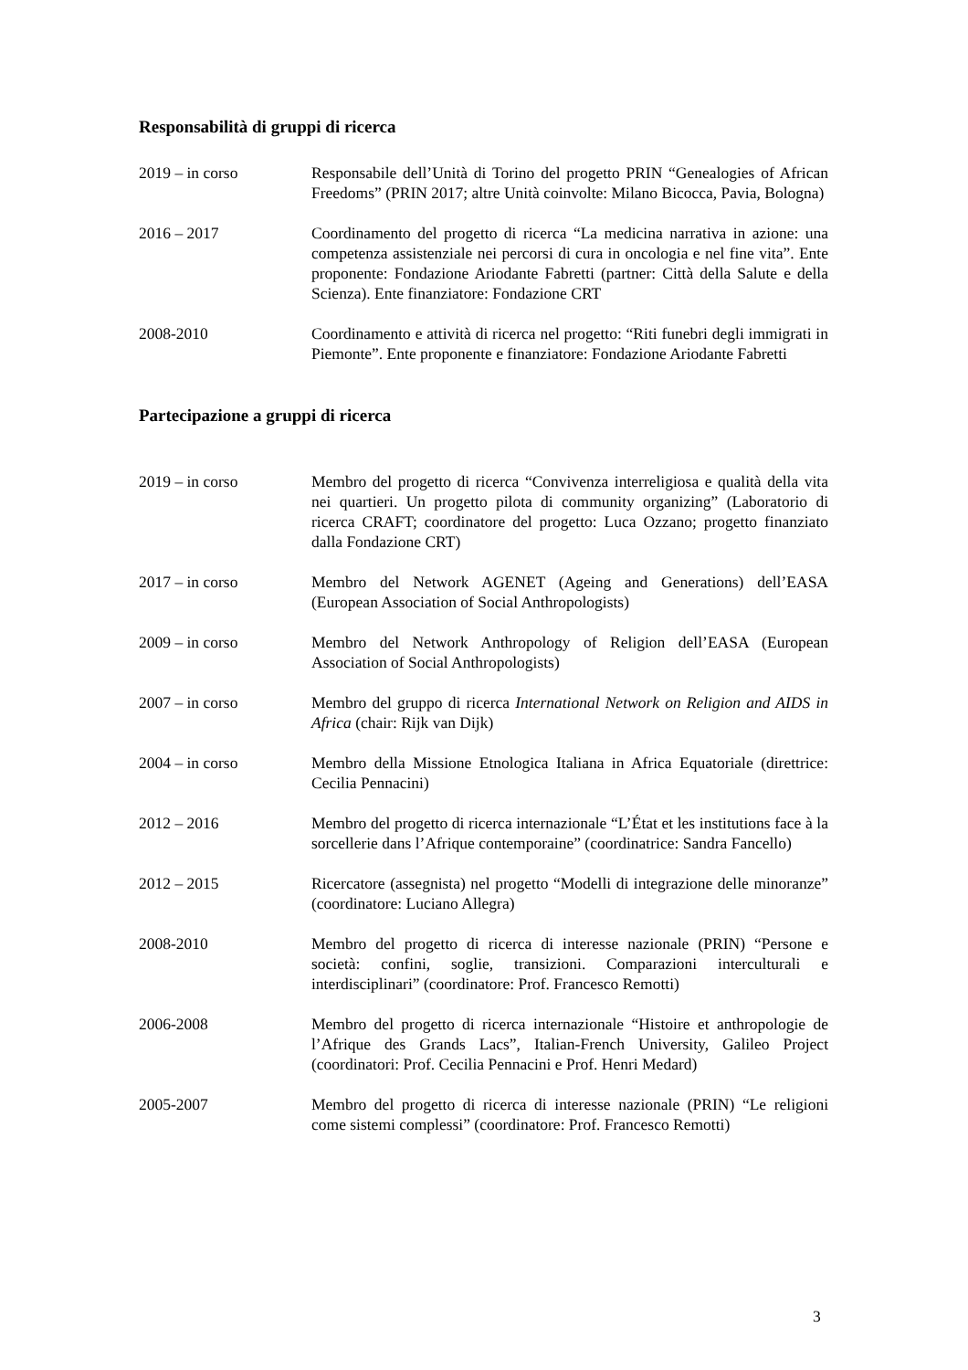Responsabilità di gruppi di ricerca
2019 – in corso Responsabile dell’Unità di Torino del progetto PRIN “Genealogies of African Freedoms” (PRIN 2017; altre Unità coinvolte: Milano Bicocca, Pavia, Bologna)
2016 – 2017 Coordinamento del progetto di ricerca “La medicina narrativa in azione: una competenza assistenziale nei percorsi di cura in oncologia e nel fine vita”. Ente proponente: Fondazione Ariodante Fabretti (partner: Città della Salute e della Scienza). Ente finanziatore: Fondazione CRT
2008-2010 Coordinamento e attività di ricerca nel progetto: “Riti funebri degli immigrati in Piemonte”. Ente proponente e finanziatore: Fondazione Ariodante Fabretti
Partecipazione a gruppi di ricerca
2019 – in corso Membro del progetto di ricerca “Convivenza interreligiosa e qualità della vita nei quartieri. Un progetto pilota di community organizing” (Laboratorio di ricerca CRAFT; coordinatore del progetto: Luca Ozzano; progetto finanziato dalla Fondazione CRT)
2017 – in corso Membro del Network AGENET (Ageing and Generations) dell’EASA (European Association of Social Anthropologists)
2009 – in corso Membro del Network Anthropology of Religion dell’EASA (European Association of Social Anthropologists)
2007 – in corso Membro del gruppo di ricerca International Network on Religion and AIDS in Africa (chair: Rijk van Dijk)
2004 – in corso Membro della Missione Etnologica Italiana in Africa Equatoriale (direttrice: Cecilia Pennacini)
2012 – 2016 Membro del progetto di ricerca internazionale “L’État et les institutions face à la sorcellerie dans l’Afrique contemporaine” (coordinatrice: Sandra Fancello)
2012 – 2015 Ricercatore (assegnista) nel progetto “Modelli di integrazione delle minoranze” (coordinatore: Luciano Allegra)
2008-2010 Membro del progetto di ricerca di interesse nazionale (PRIN) “Persone e società: confini, soglie, transizioni. Comparazioni interculturali e interdisciplinari” (coordinatore: Prof. Francesco Remotti)
2006-2008 Membro del progetto di ricerca internazionale “Histoire et anthropologie de l’Afrique des Grands Lacs”, Italian-French University, Galileo Project (coordinatori: Prof. Cecilia Pennacini e Prof. Henri Medard)
2005-2007 Membro del progetto di ricerca di interesse nazionale (PRIN) “Le religioni come sistemi complessi” (coordinatore: Prof. Francesco Remotti)
3